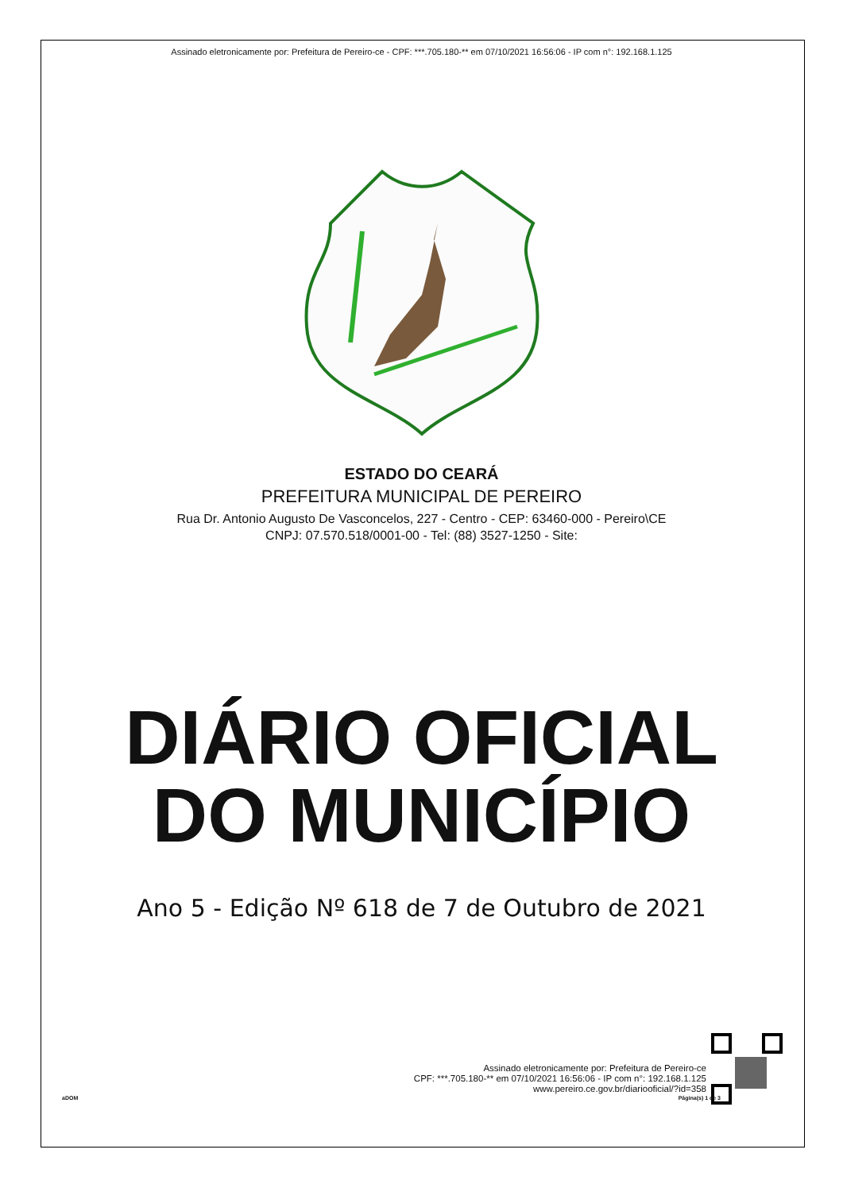Assinado eletronicamente por: Prefeitura de Pereiro-ce - CPF: ***.705.180-** em 07/10/2021 16:56:06 - IP com n°: 192.168.1.125
ESTADO DO CEARÁ
PREFEITURA MUNICIPAL DE PEREIRO
Rua Dr. Antonio Augusto De Vasconcelos, 227 - Centro - CEP: 63460-000 - Pereiro\CE
CNPJ: 07.570.518/0001-00 - Tel: (88) 3527-1250 - Site:
DIÁRIO OFICIAL
DO MUNICÍPIO
Ano 5 - Edição Nº 618 de 7 de Outubro de 2021
Assinado eletronicamente por: Prefeitura de Pereiro-ce
CPF: ***.705.180-** em 07/10/2021 16:56:06 - IP com n°: 192.168.1.125
www.pereiro.ce.gov.br/diariooficial/?id=358
aDOM Página(s) 1 de 3